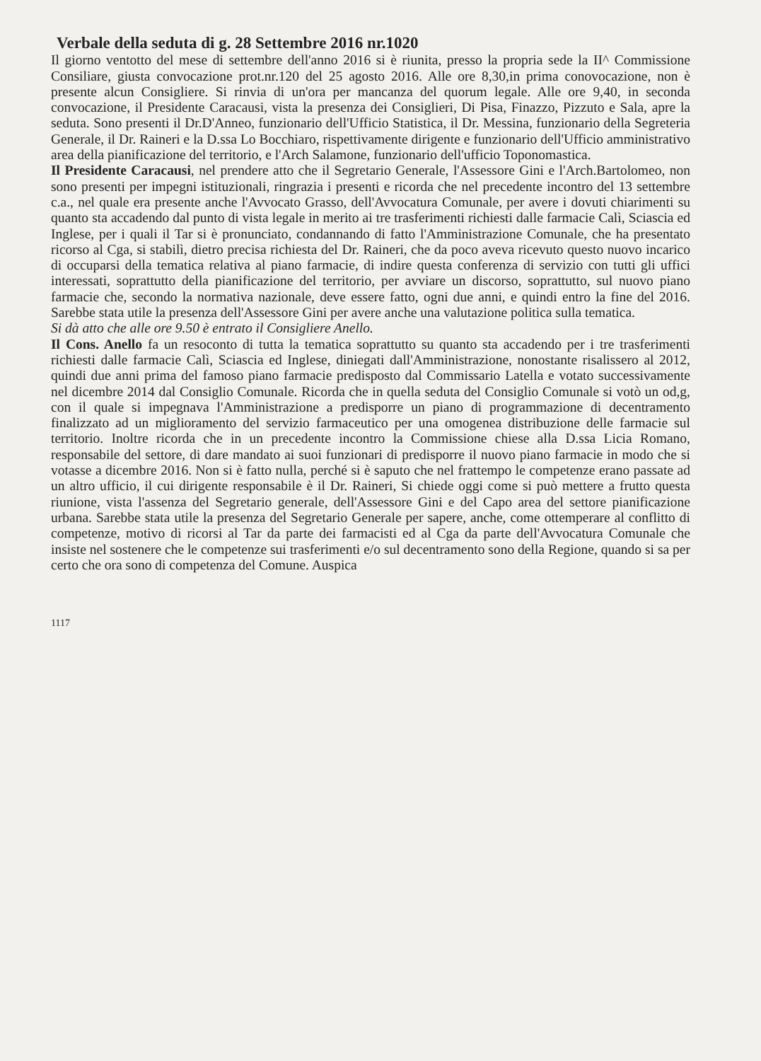Verbale della seduta di g. 28 Settembre 2016 nr.1020
Il giorno ventotto del mese di settembre dell'anno 2016 si è riunita, presso la propria sede la II^ Commissione Consiliare, giusta convocazione prot.nr.120 del 25 agosto 2016. Alle ore 8,30,in prima conovocazione, non è presente alcun Consigliere. Si rinvia di un'ora per mancanza del quorum legale. Alle ore 9,40, in seconda convocazione, il Presidente Caracausi, vista la presenza dei Consiglieri, Di Pisa, Finazzo, Pizzuto e Sala, apre la seduta. Sono presenti il Dr.D'Anneo, funzionario dell'Ufficio Statistica, il Dr. Messina, funzionario della Segreteria Generale, il Dr. Raineri e la D.ssa Lo Bocchiaro, rispettivamente dirigente e funzionario dell'Ufficio amministrativo area della pianificazione del territorio, e l'Arch Salamone, funzionario dell'ufficio Toponomastica.
Il Presidente Caracausi, nel prendere atto che il Segretario Generale, l'Assessore Gini e l'Arch.Bartolomeo, non sono presenti per impegni istituzionali, ringrazia i presenti e ricorda che nel precedente incontro del 13 settembre c.a., nel quale era presente anche l'Avvocato Grasso, dell'Avvocatura Comunale, per avere i dovuti chiarimenti su quanto sta accadendo dal punto di vista legale in merito ai tre trasferimenti richiesti dalle farmacie Calì, Sciascia ed Inglese, per i quali il Tar si è pronunciato, condannando di fatto l'Amministrazione Comunale, che ha presentato ricorso al Cga, si stabilì, dietro precisa richiesta del Dr. Raineri, che da poco aveva ricevuto questo nuovo incarico di occuparsi della tematica relativa al piano farmacie, di indire questa conferenza di servizio con tutti gli uffici interessati, soprattutto della pianificazione del territorio, per avviare un discorso, soprattutto, sul nuovo piano farmacie che, secondo la normativa nazionale, deve essere fatto, ogni due anni, e quindi entro la fine del 2016. Sarebbe stata utile la presenza dell'Assessore Gini per avere anche una valutazione politica sulla tematica.
Si dà atto che alle ore 9.50 è entrato il Consigliere Anello.
Il Cons. Anello fa un resoconto di tutta la tematica soprattutto su quanto sta accadendo per i tre trasferimenti richiesti dalle farmacie Calì, Sciascia ed Inglese, diniegati dall'Amministrazione, nonostante risalissero al 2012, quindi due anni prima del famoso piano farmacie predisposto dal Commissario Latella e votato successivamente nel dicembre 2014 dal Consiglio Comunale. Ricorda che in quella seduta del Consiglio Comunale si votò un od,g, con il quale si impegnava l'Amministrazione a predisporre un piano di programmazione di decentramento finalizzato ad un miglioramento del servizio farmaceutico per una omogenea distribuzione delle farmacie sul territorio. Inoltre ricorda che in un precedente incontro la Commissione chiese alla D.ssa Licia Romano, responsabile del settore, di dare mandato ai suoi funzionari di predisporre il nuovo piano farmacie in modo che si votasse a dicembre 2016. Non si è fatto nulla, perché si è saputo che nel frattempo le competenze erano passate ad un altro ufficio, il cui dirigente responsabile è il Dr. Raineri, Si chiede oggi come si può mettere a frutto questa riunione, vista l'assenza del Segretario generale, dell'Assessore Gini e del Capo area del settore pianificazione urbana. Sarebbe stata utile la presenza del Segretario Generale per sapere, anche, come ottemperare al conflitto di competenze, motivo di ricorsi al Tar da parte dei farmacisti ed al Cga da parte dell'Avvocatura Comunale che insiste nel sostenere che le competenze sui trasferimenti e/o sul decentramento sono della Regione, quando si sa per certo che ora sono di competenza del Comune. Auspica
1117